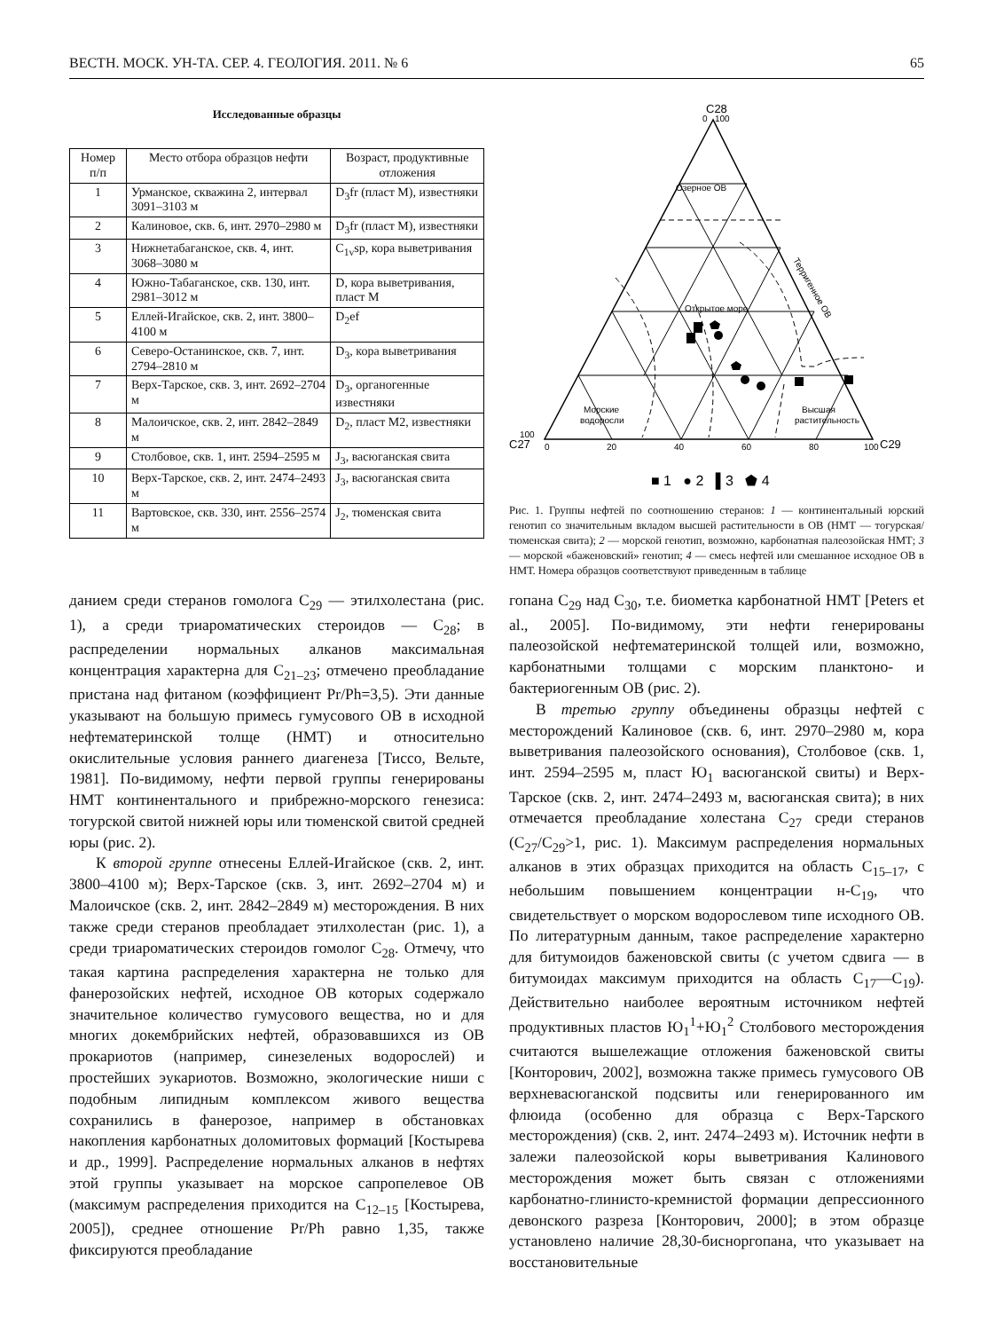ВЕСТН. МОСК. УН-ТА. СЕР. 4. ГЕОЛОГИЯ. 2011. № 6 65
Исследованные образцы
| Номер п/п | Место отбора образцов нефти | Возраст, продуктивные отложения |
| --- | --- | --- |
| 1 | Урманское, скважина 2, интервал 3091–3103 м | D<sub>3</sub>fr (пласт М), известняки |
| 2 | Калиновое, скв. 6, инт. 2970–2980 м | D<sub>3</sub>fr (пласт М), известняки |
| 3 | Нижнетабаганское, скв. 4, инт. 3068–3080 м | C<sub>1v</sub>sp, кора выветривания |
| 4 | Южно-Табаганское, скв. 130, инт. 2981–3012 м | D, кора выветривания, пласт М |
| 5 | Еллей-Игайское, скв. 2, инт. 3800–4100 м | D<sub>2</sub>ef |
| 6 | Северо-Останинское, скв. 7, инт. 2794–2810 м | D<sub>3</sub>, кора выветривания |
| 7 | Верх-Тарское, скв. 3, инт. 2692–2704 м | D<sub>3</sub>, органогенные известняки |
| 8 | Малоичское, скв. 2, инт. 2842–2849 м | D<sub>2</sub>, пласт М2, известняки |
| 9 | Столбовое, скв. 1, инт. 2594–2595 м | J<sub>3</sub>, васюганская свита |
| 10 | Верх-Тарское, скв. 2, инт. 2474–2493 м | J<sub>3</sub>, васюганская свита |
| 11 | Вартовское, скв. 330, инт. 2556–2574 м | J<sub>2</sub>, тюменская свита |
C28
0
100
Озерное ОВ
Открытое море
Терригенное ОВ
Морские
водоросли
Высшая
растительность
100
C27
0
20
40
60
80
100
C29
■ 1 ● 2 ▌3 ⬟ 4
Рис. 1. Группы нефтей по соотношению стеранов: 1 — континентальный юрский генотип со значительным вкладом высшей растительности в ОВ (НМТ — тогурская/тюменская свита); 2 — морской генотип, возможно, карбонатная палеозойская НМТ; 3 — морской «баженовский» генотип; 4 — смесь нефтей или смешанное исходное ОВ в НМТ. Номера образцов соответствуют приведенным в таблице
данием среди стеранов гомолога C<sub>29</sub> — этилхолестана (рис. 1), а среди триароматических стероидов — C<sub>28</sub>; в распределении нормальных алканов максимальная концентрация характерна для C<sub>21–23</sub>; отмечено преобладание пристана над фитаном (коэффициент Pr/Ph=3,5). Эти данные указывают на большую примесь гумусового ОВ в исходной нефтематеринской толще (НМТ) и относительно окислительные условия раннего диагенеза [Тиссо, Вельте, 1981]. По-видимому, нефти первой группы генерированы НМТ континентального и прибрежно-морского генезиса: тогурской свитой нижней юры или тюменской свитой средней юры (рис. 2).
К второй группе отнесены Еллей-Игайское (скв. 2, инт. 3800–4100 м); Верх-Тарское (скв. 3, инт. 2692–2704 м) и Малоичское (скв. 2, инт. 2842–2849 м) месторождения. В них также среди стеранов преобладает этилхолестан (рис. 1), а среди триароматических стероидов гомолог C<sub>28</sub>. Отмечу, что такая картина распределения характерна не только для фанерозойских нефтей, исходное ОВ которых содержало значительное количество гумусового вещества, но и для многих докембрийских нефтей, образовавшихся из ОВ прокариотов (например, синезеленых водорослей) и простейших эукариотов. Возможно, экологические ниши с подобным липидным комплексом живого вещества сохранились в фанерозое, например в обстановках накопления карбонатных доломитовых формаций [Костырева и др., 1999]. Распределение нормальных алканов в нефтях этой группы указывает на морское сапропелевое ОВ (максимум распределения приходится на C<sub>12–15</sub> [Костырева, 2005]), среднее отношение Pr/Ph равно 1,35, также фиксируются преобладание
гопана C<sub>29</sub> над C<sub>30</sub>, т.е. биометка карбонатной НМТ [Peters et al., 2005]. По-видимому, эти нефти генерированы палеозойской нефтематеринской толщей или, возможно, карбонатными толщами с морским планктоно- и бактериогенным ОВ (рис. 2).
В третью группу объединены образцы нефтей с месторождений Калиновое (скв. 6, инт. 2970–2980 м, кора выветривания палеозойского основания), Столбовое (скв. 1, инт. 2594–2595 м, пласт Ю<sub>1</sub> васюганской свиты) и Верх-Тарское (скв. 2, инт. 2474–2493 м, васюганская свита); в них отмечается преобладание холестана C<sub>27</sub> среди стеранов (C<sub>27</sub>/C<sub>29</sub>>1, рис. 1). Максимум распределения нормальных алканов в этих образцах приходится на область C<sub>15–17</sub>, с небольшим повышением концентрации н-C<sub>19</sub>, что свидетельствует о морском водорослевом типе исходного ОВ. По литературным данным, такое распределение характерно для битумоидов баженовской свиты (с учетом сдвига — в битумоидах максимум приходится на область C<sub>17</sub>—C<sub>19</sub>). Действительно наиболее вероятным источником нефтей продуктивных пластов Ю<sub>1</sub><sup>1</sup>+Ю<sub>1</sub><sup>2</sup> Столбового месторождения считаются вышележащие отложения баженовской свиты [Конторович, 2002], возможна также примесь гумусового ОВ верхневасюганской подсвиты или генерированного им флюида (особенно для образца с Верх-Тарского месторождения) (скв. 2, инт. 2474–2493 м). Источник нефти в залежи палеозойской коры выветривания Калинового месторождения может быть связан с отложениями карбонатно-глинисто-кремнистой формации депрессионного девонского разреза [Конторович, 2000]; в этом образце установлено наличие 28,30-бисноргопана, что указывает на восстановительные